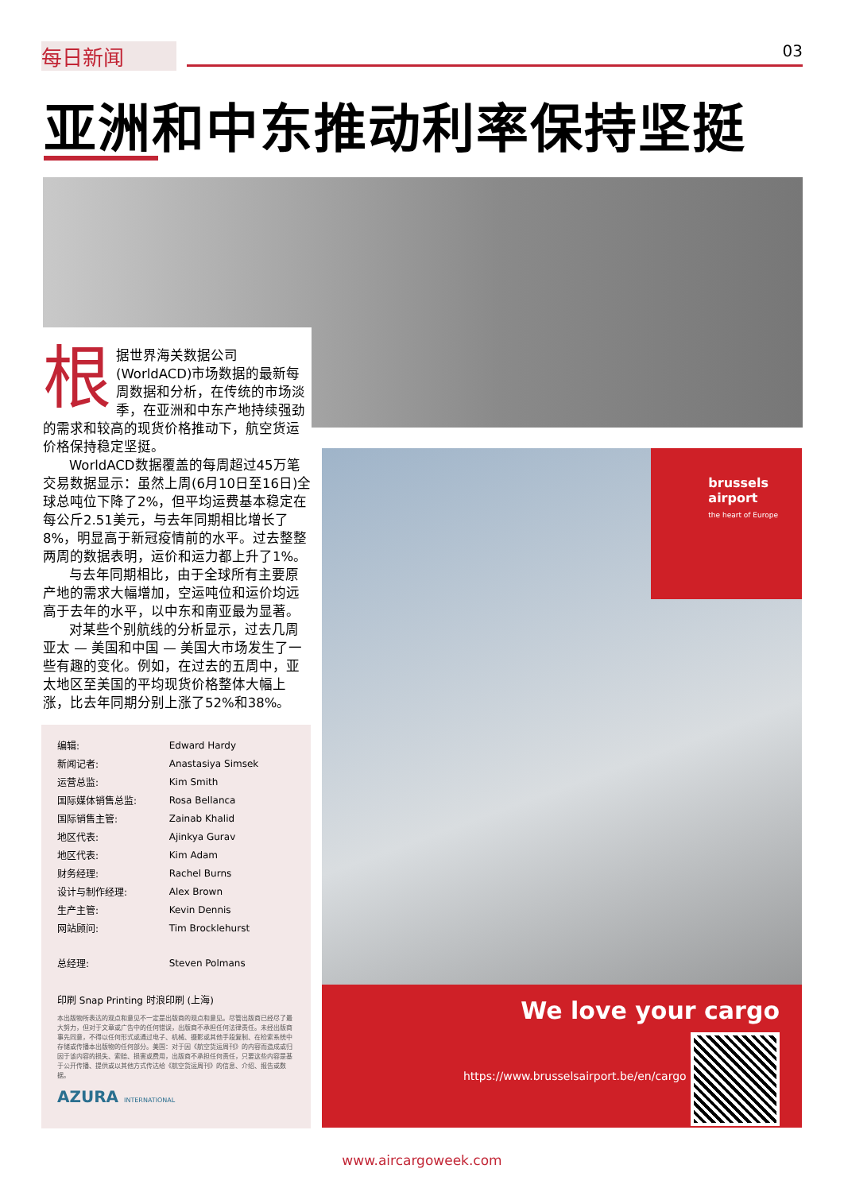每日新闻 03
亚洲和中东推动利率保持坚挺
根据世界海关数据公司(WorldACD)市场数据的最新每周数据和分析，在传统的市场淡季，在亚洲和中东产地持续强劲的需求和较高的现货价格推动下，航空货运价格保持稳定坚挺。
WorldACD数据覆盖的每周超过45万笔交易数据显示：虽然上周(6月10日至16日)全球总吨位下降了2%，但平均运费基本稳定在每公斤2.51美元，与去年同期相比增长了8%，明显高于新冠疫情前的水平。过去整整两周的数据表明，运价和运力都上升了1%。
与去年同期相比，由于全球所有主要原产地的需求大幅增加，空运吨位和运价均远高于去年的水平，以中东和南亚最为显著。
对某些个别航线的分析显示，过去几周亚太 — 美国和中国 — 美国大市场发生了一些有趣的变化。例如，在过去的五周中，亚太地区至美国的平均现货价格整体大幅上涨，比去年同期分别上涨了52%和38%。
| 编辑: | Edward Hardy |
| 新闻记者: | Anastasiya Simsek |
| 运营总监: | Kim Smith |
| 国际媒体销售总监: | Rosa Bellanca |
| 国际销售主管: | Zainab Khalid |
| 地区代表: | Ajinkya Gurav |
| 地区代表: | Kim Adam |
| 财务经理: | Rachel Burns |
| 设计与制作经理: | Alex Brown |
| 生产主管: | Kevin Dennis |
| 网站顾问: | Tim Brocklehurst |
| 总经理: | Steven Polmans |
印刷 Snap Printing 时浪印刷 (上海)
本出版物所表达的观点和意见不一定是出版商的观点和意见。尽管出版商已经尽了最大努力，但对于文章或广告中的任何错误，出版商不承担任何法律责任。未经出版商事先同意，不得以任何形式或通过电子、机械、摄影或其他手段复制、在检索系统中存储或传播本出版物的任何部分。美国：对于因《航空货运周刊》的内容而造成或归因于该内容的损失、索赔、损害或费用，出版商不承担任何责任，只要这些内容是基于公开传播、提供或以其他方式传达给《航空货运周刊》的信息、介绍、报告或数据。
AZURA INTERNATIONAL
brussels
airport
the heart of Europe
We love your cargo
https://www.brusselsairport.be/en/cargo
www.aircargoweek.com